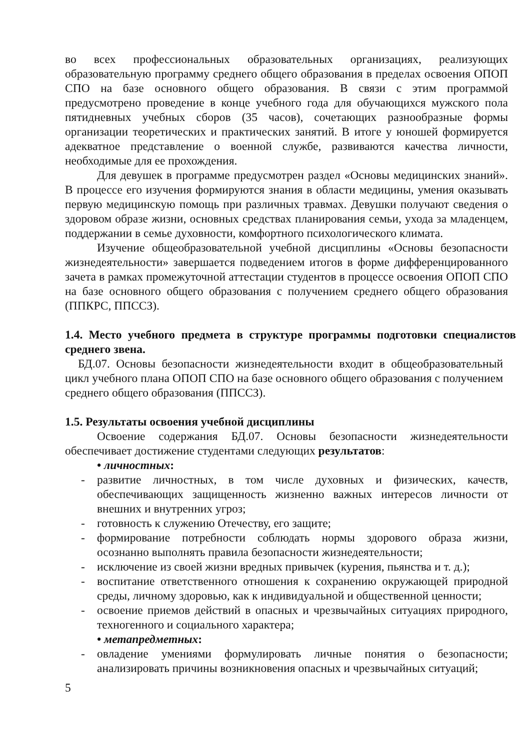во всех профессиональных образовательных организациях, реализующих образовательную программу среднего общего образования в пределах освоения ОПОП СПО на базе основного общего образования. В связи с этим программой предусмотрено проведение в конце учебного года для обучающихся мужского пола пятидневных учебных сборов (35 часов), сочетающих разнообразные формы организации теоретических и практических занятий. В итоге у юношей формируется адекватное представление о военной службе, развиваются качества личности, необходимые для ее прохождения.
Для девушек в программе предусмотрен раздел «Основы медицинских знаний». В процессе его изучения формируются знания в области медицины, умения оказывать первую медицинскую помощь при различных травмах. Девушки получают сведения о здоровом образе жизни, основных средствах планирования семьи, ухода за младенцем, поддержании в семье духовности, комфортного психологического климата.
Изучение общеобразовательной учебной дисциплины «Основы безопасности жизнедеятельности» завершается подведением итогов в форме дифференцированного зачета в рамках промежуточной аттестации студентов в процессе освоения ОПОП СПО на базе основного общего образования с получением среднего общего образования (ППКРС, ППССЗ).
1.4. Место учебного предмета в структуре программы подготовки специалистов среднего звена.
БД.07. Основы безопасности жизнедеятельности входит в общеобразовательный цикл учебного плана ОПОП СПО на базе основного общего образования с получением среднего общего образования (ППССЗ).
1.5. Результаты освоения учебной дисциплины
Освоение содержания БД.07. Основы безопасности жизнедеятельности обеспечивает достижение студентами следующих результатов:
• личностных:
- развитие личностных, в том числе духовных и физических, качеств, обеспечивающих защищенность жизненно важных интересов личности от внешних и внутренних угроз;
- готовность к служению Отечеству, его защите;
- формирование потребности соблюдать нормы здорового образа жизни, осознанно выполнять правила безопасности жизнедеятельности;
- исключение из своей жизни вредных привычек (курения, пьянства и т. д.);
- воспитание ответственного отношения к сохранению окружающей природной среды, личному здоровью, как к индивидуальной и общественной ценности;
- освоение приемов действий в опасных и чрезвычайных ситуациях природного, техногенного и социального характера;
• метапредметных:
- овладение умениями формулировать личные понятия о безопасности; анализировать причины возникновения опасных и чрезвычайных ситуаций;
5